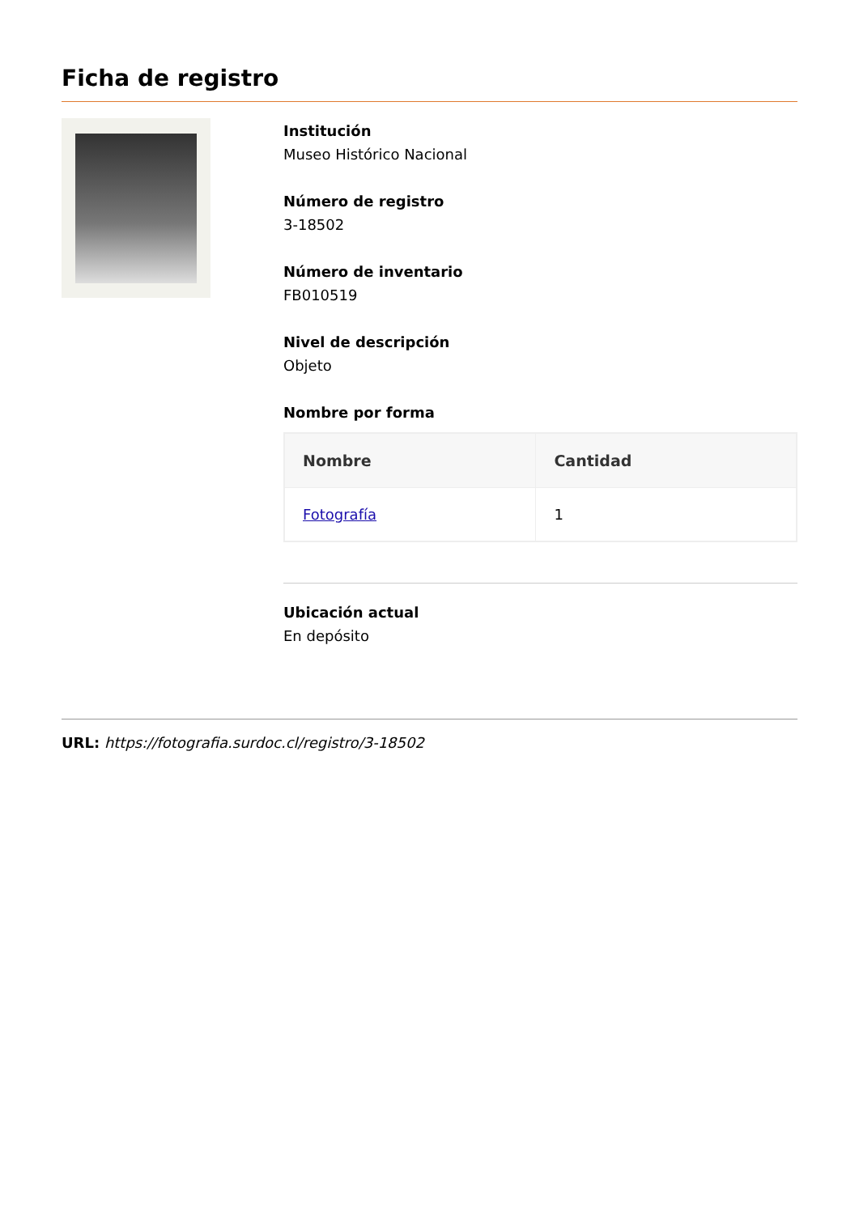Ficha de registro
Institución
Museo Histórico Nacional
Número de registro
3-18502
Número de inventario
FB010519
Nivel de descripción
Objeto
Nombre por forma
| Nombre | Cantidad |
| --- | --- |
| Fotografía | 1 |
Ubicación actual
En depósito
URL: https://fotografia.surdoc.cl/registro/3-18502